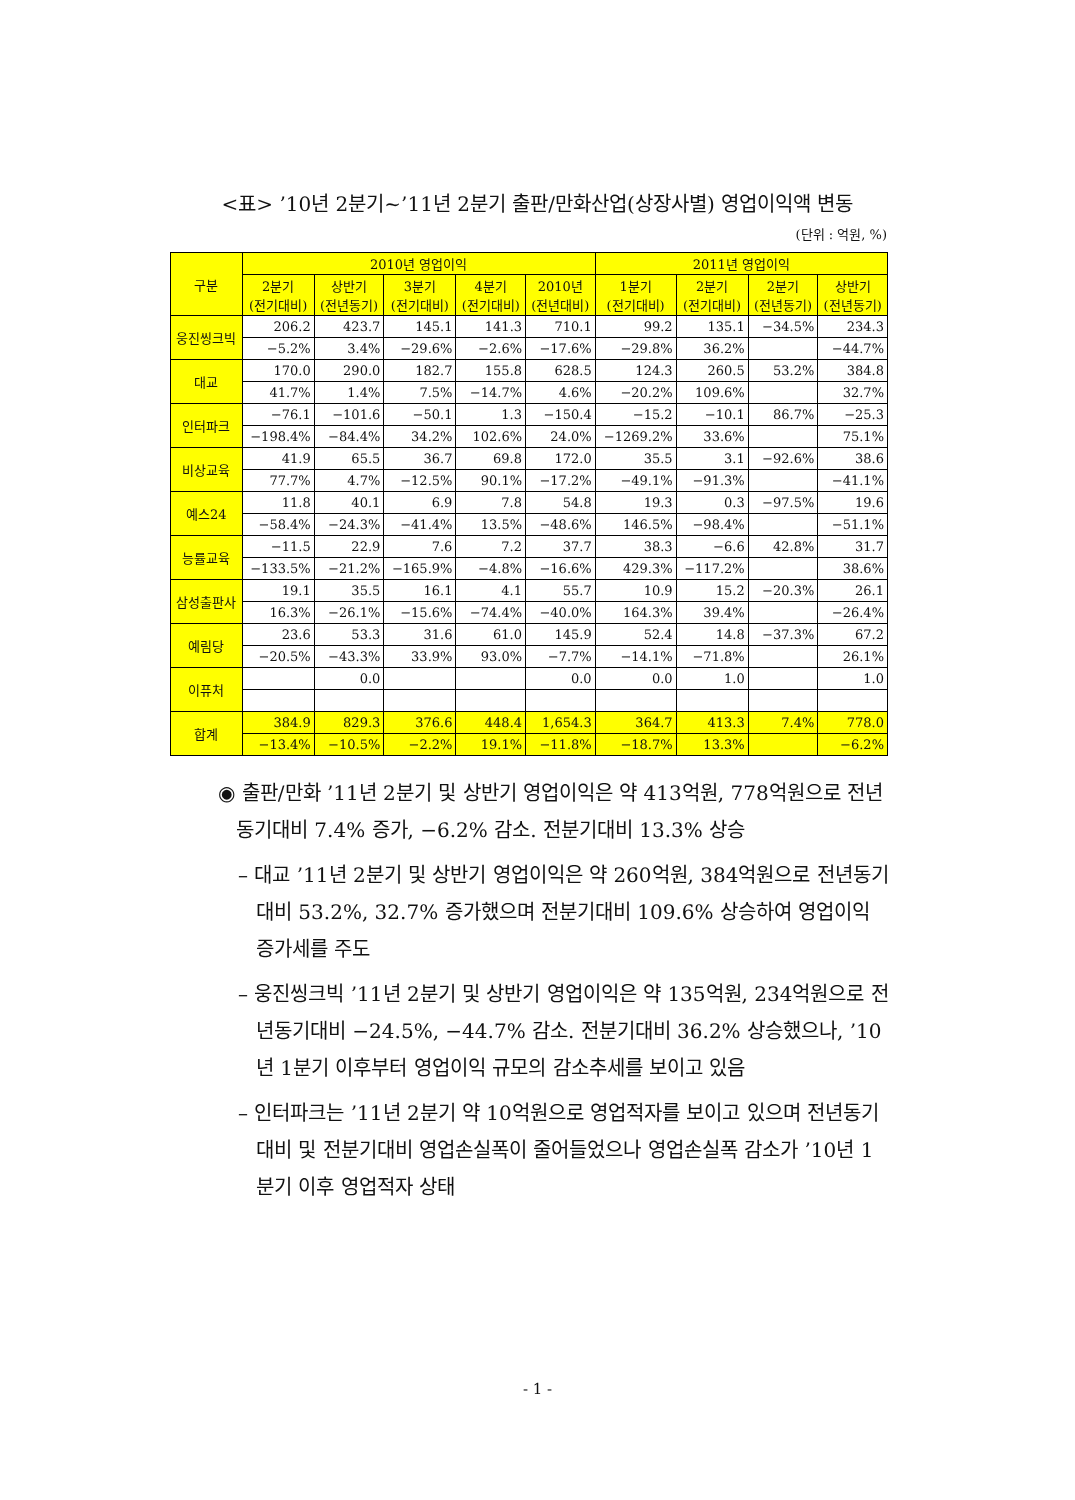<표> ’10년 2분기~’11년 2분기 출판/만화산업(상장사별) 영업이익액 변동
(단위 : 억원, %)
| 구분 | 2010년 영업이익 | | | | | 2011년 영업이익 | | | |
| --- | --- | --- | --- | --- | --- | --- | --- | --- | --- |
| | 2분기 (전기대비) | 상반기 (전년동기) | 3분기 (전기대비) | 4분기 (전기대비) | 2010년 (전년대비) | 1분기 (전기대비) | 2분기 (전기대비) | 2분기 (전년동기) | 상반기 (전년동기) |
| 웅진씽크빅 | 206.2 | 423.7 | 145.1 | 141.3 | 710.1 | 99.2 | 135.1 | −34.5% | 234.3 |
| | −5.2% | 3.4% | −29.6% | −2.6% | −17.6% | −29.8% | 36.2% | | −44.7% |
| 대교 | 170.0 | 290.0 | 182.7 | 155.8 | 628.5 | 124.3 | 260.5 | 53.2% | 384.8 |
| | 41.7% | 1.4% | 7.5% | −14.7% | 4.6% | −20.2% | 109.6% | | 32.7% |
| 인터파크 | −76.1 | −101.6 | −50.1 | 1.3 | −150.4 | −15.2 | −10.1 | 86.7% | −25.3 |
| | −198.4% | −84.4% | 34.2% | 102.6% | 24.0% | −1269.2% | 33.6% | | 75.1% |
| 비상교육 | 41.9 | 65.5 | 36.7 | 69.8 | 172.0 | 35.5 | 3.1 | −92.6% | 38.6 |
| | 77.7% | 4.7% | −12.5% | 90.1% | −17.2% | −49.1% | −91.3% | | −41.1% |
| 예스24 | 11.8 | 40.1 | 6.9 | 7.8 | 54.8 | 19.3 | 0.3 | −97.5% | 19.6 |
| | −58.4% | −24.3% | −41.4% | 13.5% | −48.6% | 146.5% | −98.4% | | −51.1% |
| 능률교육 | −11.5 | 22.9 | 7.6 | 7.2 | 37.7 | 38.3 | −6.6 | 42.8% | 31.7 |
| | −133.5% | −21.2% | −165.9% | −4.8% | −16.6% | 429.3% | −117.2% | | 38.6% |
| 삼성출판사 | 19.1 | 35.5 | 16.1 | 4.1 | 55.7 | 10.9 | 15.2 | −20.3% | 26.1 |
| | 16.3% | −26.1% | −15.6% | −74.4% | −40.0% | 164.3% | 39.4% | | −26.4% |
| 예림당 | 23.6 | 53.3 | 31.6 | 61.0 | 145.9 | 52.4 | 14.8 | −37.3% | 67.2 |
| | −20.5% | −43.3% | 33.9% | 93.0% | −7.7% | −14.1% | −71.8% | | 26.1% |
| 이퓨처 | | 0.0 | | | 0.0 | 0.0 | 1.0 | | 1.0 |
| 합계 | 384.9 | 829.3 | 376.6 | 448.4 | 1,654.3 | 364.7 | 413.3 | 7.4% | 778.0 |
| | −13.4% | −10.5% | −2.2% | 19.1% | −11.8% | −18.7% | 13.3% | | −6.2% |
◉ 출판/만화 ’11년 2분기 및 상반기 영업이익은 약 413억원, 778억원으로 전년동기대비 7.4% 증가, −6.2% 감소. 전분기대비 13.3% 상승
– 대교 ’11년 2분기 및 상반기 영업이익은 약 260억원, 384억원으로 전년동기대비 53.2%, 32.7% 증가했으며 전분기대비 109.6% 상승하여 영업이익 증가세를 주도
– 웅진씽크빅 ’11년 2분기 및 상반기 영업이익은 약 135억원, 234억원으로 전년동기대비 −24.5%, −44.7% 감소. 전분기대비 36.2% 상승했으나, ’10년 1분기 이후부터 영업이익 규모의 감소추세를 보이고 있음
– 인터파크는 ’11년 2분기 약 10억원으로 영업적자를 보이고 있으며 전년동기대비 및 전분기대비 영업손실폭이 줄어들었으나 영업손실폭 감소가 ’10년 1분기 이후 영업적자 상태
- 1 -